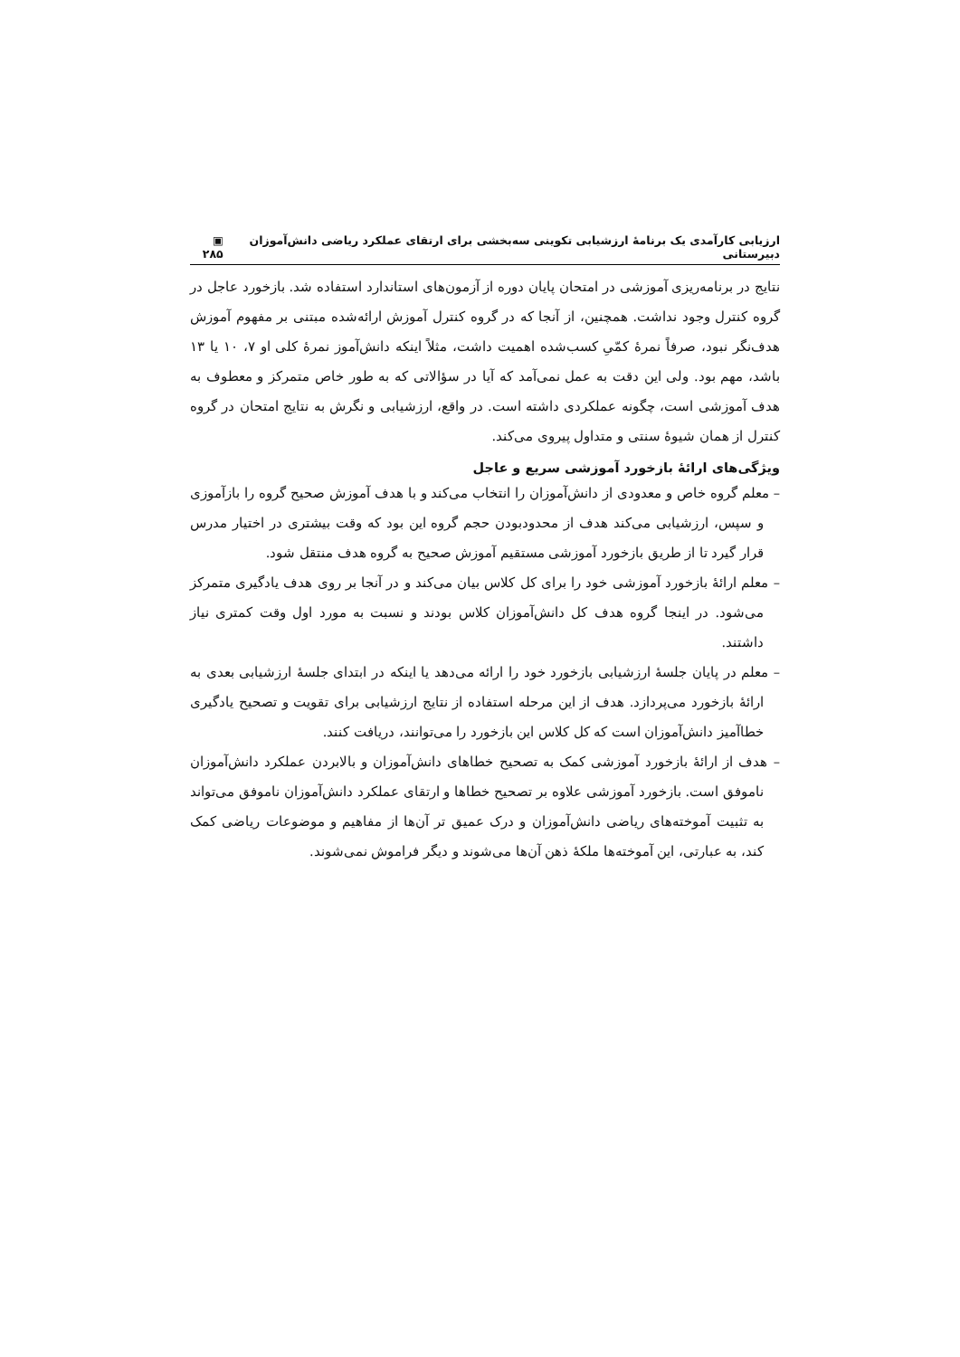ارزیابی کارآمدی یک برنامهٔ ارزشیابی تکوینی سه‌بخشی برای ارتقای عملکرد ریاضی دانش‌آموزان دبیرستانی ▣ ۲۸۵
نتایج در برنامه‌ریزی آموزشی در امتحان پایان دوره از آزمون‌های استاندارد استفاده شد. بازخورد عاجل در گروه کنترل وجود نداشت. همچنین، از آنجا که در گروه کنترل آموزش ارائه‌شده مبتنی بر مفهوم آموزش هدف‌نگر نبود، صرفاً نمرهٔ کمّیِ کسب‌شده اهمیت داشت، مثلاً اینکه دانش‌آموز نمرهٔ کلی او ۷، ۱۰ یا ۱۳ باشد، مهم بود. ولی این دقت به عمل نمی‌آمد که آیا در سؤالاتی که به طور خاص متمرکز و معطوف به هدف آموزشی است، چگونه عملکردی داشته است. در واقع، ارزشیابی و نگرش به نتایج امتحان در گروه کنترل از همان شیوهٔ سنتی و متداول پیروی می‌کند.
ویژگی‌های ارائهٔ بازخورد آموزشی سریع و عاجل
– معلم گروه خاص و معدودی از دانش‌آموزان را انتخاب می‌کند و با هدف آموزش صحیح گروه را بازآموزی و سپس، ارزشیابی می‌کند هدف از محدودبودن حجم گروه این بود که وقت بیشتری در اختیار مدرس قرار گیرد تا از طریق بازخورد آموزشی مستقیم آموزش صحیح به گروه هدف منتقل شود.
– معلم ارائهٔ بازخورد آموزشی خود را برای کل کلاس بیان می‌کند و در آنجا بر روی هدف یادگیری متمرکز می‌شود. در اینجا گروه هدف کل دانش‌آموزان کلاس بودند و نسبت به مورد اول وقت کمتری نیاز داشتند.
– معلم در پایان جلسهٔ ارزشیابی بازخورد خود را ارائه می‌دهد یا اینکه در ابتدای جلسهٔ ارزشیابی بعدی به ارائهٔ بازخورد می‌پردازد. هدف از این مرحله استفاده از نتایج ارزشیابی برای تقویت و تصحیح یادگیری خطاآمیز دانش‌آموزان است که کل کلاس این بازخورد را می‌توانند، دریافت کنند.
– هدف از ارائهٔ بازخورد آموزشی کمک به تصحیح خطاهای دانش‌آموزان و بالابردن عملکرد دانش‌آموزان ناموفق است. بازخورد آموزشی علاوه بر تصحیح خطاها و ارتقای عملکرد دانش‌آموزان ناموفق می‌تواند به تثبیت آموخته‌های ریاضی دانش‌آموزان و درک عمیق تر آن‌ها از مفاهیم و موضوعات ریاضی کمک کند، به عبارتی، این آموخته‌ها ملکهٔ ذهن آن‌ها می‌شوند و دیگر فراموش نمی‌شوند.